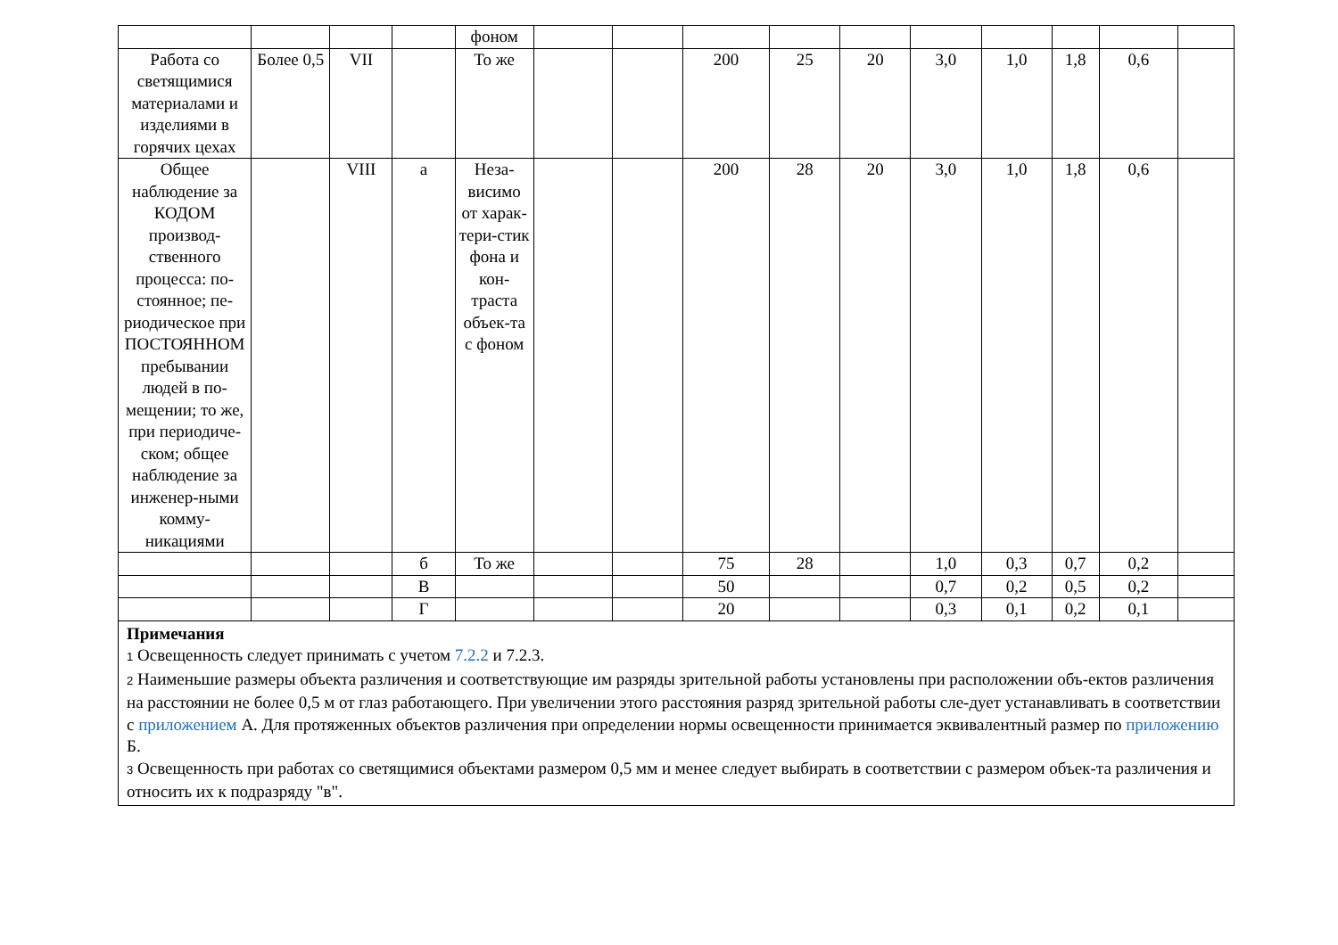| | | | | фоном | | | | | | | | | | |
| Работа со светящимися материалами и изделиями в горячих цехах | Более 0,5 | VII | | То же | | | 200 | 25 | 20 | 3,0 | 1,0 | 1,8 | 0,6 | |
| Общее наблюдение за КОДОМ производ-ственного процесса: по-стоянное; пе-риодическое при ПОСТОЯННОМ пребывании людей в по-мещении; то же, при периодиче-ском; общее наблюдение за инженер-ными комму-никациями | | VIII | а | Неза-висимо от харак-тери-стик фона и кон-траста объек-та с фоном | | | 200 | 28 | 20 | 3,0 | 1,0 | 1,8 | 0,6 | |
| | | | б | То же | | | 75 | 28 | | 1,0 | 0,3 | 0,7 | 0,2 | |
| | | | В | | | | 50 | | | 0,7 | 0,2 | 0,5 | 0,2 | |
| | | | Г | | | | 20 | | | 0,3 | 0,1 | 0,2 | 0,1 | |
| Примечания 1 Освещенность следует принимать с учетом 7.2.2 и 7.2.3. 2 Наименьшие размеры объекта различения и соответствующие им разряды зрительной работы установлены при расположении объ-ектов различения на расстоянии не более 0,5 м от глаз работающего. При увеличении этого расстояния разряд зрительной работы сле-дует устанавливать в соответствии с приложением А. Для протяженных объектов различения при определении нормы освещенности принимается эквивалентный размер по приложению Б. 3 Освещенность при работах со светящимися объектами размером 0,5 мм и менее следует выбирать в соответствии с размером объек-та различения и относить их к подразряду "в". | | | | | | | | | | | | | | |